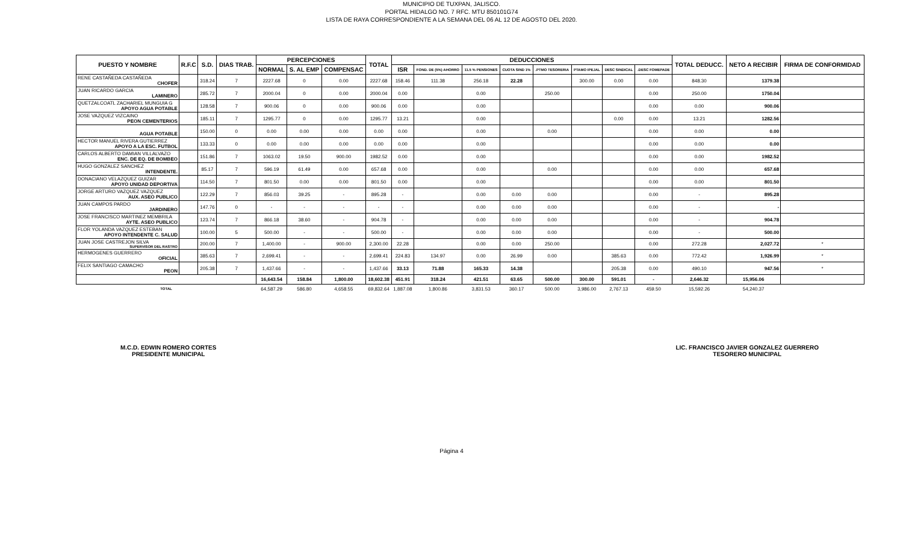MUNICIPIO DE TUXPAN, JALISCO.
PORTAL HIDALGO NO. 7 RFC. MTU 850101G74
LISTA DE RAYA CORRESPONDIENTE A LA SEMANA DEL 06 AL 12 DE AGOSTO DEL 2020.
| PUESTO Y NOMBRE | R.F.C | S.D. | DIAS TRAB. | PERCEPCIONES | | | TOTAL | DEDUCCIONES | | | | | | | | TOTAL DEDUCC. | NETO A RECIBIR | FIRMA DE CONFORMIDAD |
| --- | --- | --- | --- | --- | --- | --- | --- | --- | --- | --- | --- | --- | --- | --- | --- | --- | --- | --- |
| | | | | NORMAL | S. AL EMP | COMPENSAC | | ISR | FOND. DE (5%) AHORRO | 11.5 % PENSIONES | CUOTA SIND 1% | .PTMO TESORERIA | PTAMO IPEJAL | DESC SINDICAL | .DESC FOMEPADE | | | |
| RENE CASTAÑEDA CASTAÑEDA CHOFER | | 318.24 | 7 | 2227.68 | 0 | 0.00 | 2227.68 | 158.46 | 111.38 | 256.18 | 22.28 | | 300.00 | 0.00 | 0.00 | 848.30 | 1379.38 | |
| JUAN RICARDO GARCIA LAMINERO | | 285.72 | 7 | 2000.04 | 0 | 0.00 | 2000.04 | 0.00 | | 0.00 | | 250.00 | | | 0.00 | 250.00 | 1750.04 | |
| QUETZALCOATL ZACHARIEL MUNGUIA G APOYO AGUA POTABLE | | 128.58 | 7 | 900.06 | 0 | 0.00 | 900.06 | 0.00 | | 0.00 | | | | | 0.00 | 0.00 | 900.06 | |
| JOSE VAZQUEZ VIZCAINO PEON CEMENTERIOS | | 185.11 | 7 | 1295.77 | 0 | 0.00 | 1295.77 | 13.21 | | 0.00 | | | | 0.00 | 0.00 | 13.21 | 1282.56 | |
| AGUA POTABLE | | 150.00 | 0 | 0.00 | 0.00 | 0.00 | 0.00 | 0.00 | | 0.00 | | 0.00 | | | 0.00 | 0.00 | 0.00 | |
| HECTOR MANUEL RIVERA GUTIERREZ APOYO A LA ESC. FUTBOL | | 133.33 | 0 | 0.00 | 0.00 | 0.00 | 0.00 | 0.00 | | 0.00 | | | | | 0.00 | 0.00 | 0.00 | |
| CARLOS ALBERTO DAMIAN VILLALVAZO ENC. DE EQ. DE BOMBEO | | 151.86 | 7 | 1063.02 | 19.50 | 900.00 | 1982.52 | 0.00 | | 0.00 | | | | | 0.00 | 0.00 | 1982.52 | |
| HUGO GONZALEZ SANCHEZ INTENDENTE. | | 85.17 | 7 | 596.19 | 61.49 | 0.00 | 657.68 | 0.00 | | 0.00 | | 0.00 | | | 0.00 | 0.00 | 657.68 | |
| DONACIANO VELAZQUEZ GUIZAR APOYO UNIDAD DEPORTIVA | | 114.50 | 7 | 801.50 | 0.00 | 0.00 | 801.50 | 0.00 | | 0.00 | | | | | 0.00 | 0.00 | 801.50 | |
| JORGE ARTURO VAZQUEZ VAZQUEZ AUX. ASEO PUBLICO | | 122.29 | 7 | 856.03 | 39.25 | - | 895.28 | - | | 0.00 | 0.00 | 0.00 | | | 0.00 | - | 895.28 | |
| JUAN CAMPOS PARDO JARDINERO | | 147.76 | 0 | - | - | - | - | - | | 0.00 | 0.00 | 0.00 | | | 0.00 | - | - | |
| JOSE FRANCISCO MARTINEZ MEMBRILA AYTE. ASEO PUBLICO | | 123.74 | 7 | 866.18 | 38.60 | - | 904.78 | - | | 0.00 | 0.00 | 0.00 | | | 0.00 | - | 904.78 | |
| FLOR YOLANDA VAZQUEZ ESTEBAN APOYO INTENDENTE C. SALUD | | 100.00 | 5 | 500.00 | - | - | 500.00 | - | | 0.00 | 0.00 | 0.00 | | | 0.00 | - | 500.00 | |
| JUAN JOSE CASTREJON SILVA SUPERVISOR DEL RASTRO | | 200.00 | 7 | 1,400.00 | - | 900.00 | 2,300.00 | 22.28 | | 0.00 | 0.00 | 250.00 | | | 0.00 | 272.28 | 2,027.72 | * |
| HERMOGENES GUERRERO OFICIAL | | 385.63 | 7 | 2,699.41 | - | - | 2,699.41 | 224.83 | 134.97 | 0.00 | 26.99 | 0.00 | | 385.63 | 0.00 | 772.42 | 1,926.99 | * |
| FELIX SANTIAGO CAMACHO PEON | | 205.38 | 7 | 1,437.66 | - | - | 1,437.66 | 33.13 | 71.88 | 165.33 | 14.38 | | | 205.38 | 0.00 | 490.10 | 947.56 | * |
| | | | | 16,643.54 | 158.84 | 1,800.00 | 18,602.38 | 451.91 | 318.24 | 421.51 | 63.65 | 500.00 | 300.00 | 591.01 | - | 2,646.32 | 15,956.06 | |
| TOTAL | | | | 64,587.29 | 586.80 | 4,658.55 | 69,832.64 | 1,887.08 | 1,800.86 | 3,831.53 | 360.17 | 500.00 | 3,986.00 | 2,767.13 | 459.50 | 15,592.26 | 54,240.37 | |
M.C.D. EDWIN ROMERO CORTES
PRESIDENTE MUNICIPAL
LIC. FRANCISCO JAVIER GONZALEZ GUERRERO
TESORERO MUNICIPAL
Página 4